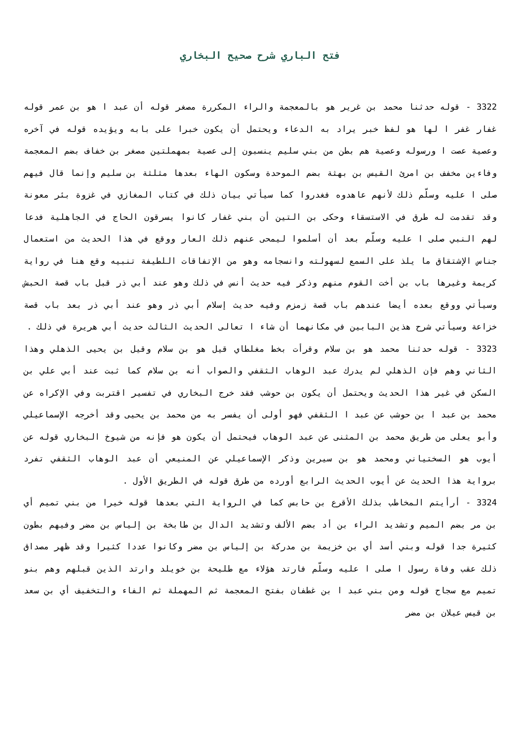فتح الباري شرح صحيح البخاري
3322 - قوله حدثنا محمد بن غرير هو بالمعجمة والراء المكررة مصغر قوله أن عبد ا هو بن عمر قوله غفار غفر ا لها هو لفظ خبر يراد به الدعاء ويحتمل أن يكون خبرا على بابه ويؤيده قوله في آخره وعصية عصت ا ورسوله وعصية هم بطن من بني سليم ينسبون إلى عصية بمهملتين مصغر بن خفاف بضم المعجمة وفاءين مخفف بن امرئ القيس بن بهثة بضم الموحدة وسكون الهاء بعدها مثلثة بن سليم وإنما قال فيهم صلى ا عليه وسلّم ذلك لأنهم عاهدوه فغدروا كما سيأتي بيان ذلك في كتاب المغازي في غزوة بئر معونة وقد تقدمت له طرق في الاستسقاء وحكى بن التين أن بني غفار كانوا يسرقون الحاج في الجاهلية فدعا لهم النبي صلى ا عليه وسلّم بعد أن أسلموا ليمحى عنهم ذلك العار ووقع في هذا الحديث من استعمال جناس الإشتقاق ما يلذ على السمع لسهولته وانسجامه وهو من الإتفاقات اللطيفة تنبيه وقع هنا في رواية كريمة وغيرها باب بن أخت القوم منهم وذكر فيه حديث أنس في ذلك وهو عند أبي ذر قبل باب قصة الحبش وسيأتي ووقع بعده أيضا عندهم باب قصة زمزم وفيه حديث إسلام أبي ذر وهو عند أبي ذر بعد باب قصة خزاعة وسيأتي شرح هذين البابين في مكانهما أن شاء ا تعالى الحديث الثالث حديث أبي هريرة في ذلك .
3323 - قوله حدثنا محمد هو بن سلام وقرأت بخط مغلطاي قيل هو بن سلام وقيل بن يحيى الذهلي وهذا الثاني وهم فإن الذهلي لم يدرك عبد الوهاب الثقفي والصواب أنه بن سلام كما ثبت عند أبي علي بن السكن في غير هذا الحديث ويحتمل أن يكون بن حوشب فقد خرج البخاري في تفسير اقتربت وفي الإكراه عن محمد بن عبد ا بن حوشب عن عبد ا الثقفي فهو أولى أن يفسر به من محمد بن يحيى وقد أخرجه الإسماعيلي وأبو يعلى من طريق محمد بن المثنى عن عبد الوهاب فيحتمل أن يكون هو فإنه من شيوخ البخاري قوله عن أيوب هو السختياني ومحمد هو بن سيرين وذكر الإسماعيلي عن المنيعي أن عبد الوهاب الثقفي تفرد برواية هذا الحديث عن أيوب الحديث الرابع أورده من طرق قوله في الطريق الأول .
3324 - أرأيتم المخاطب بذلك الأقرع بن حابس كما في الرواية التي بعدها قوله خيرا من بني تميم أي بن مر بضم الميم وتشديد الراء بن أد بضم الألف وتشديد الدال بن طابخة بن إلياس بن مضر وفيهم بطون كثيرة جدا قوله وبني أسد أي بن خزيمة بن مدركة بن إلياس بن مضر وكانوا عددا كثيرا وقد ظهر مصداق ذلك عقب وفاة رسول ا صلى ا عليه وسلّم فارتد هؤلاء مع طليحة بن خويلد وارتد الذين قبلهم وهم بنو تميم مع سجاح قوله ومن بني عبد ا بن غطفان بفتح المعجمة ثم المهملة ثم الفاء والتخفيف أي بن سعد بن قيس عيلان بن مضر